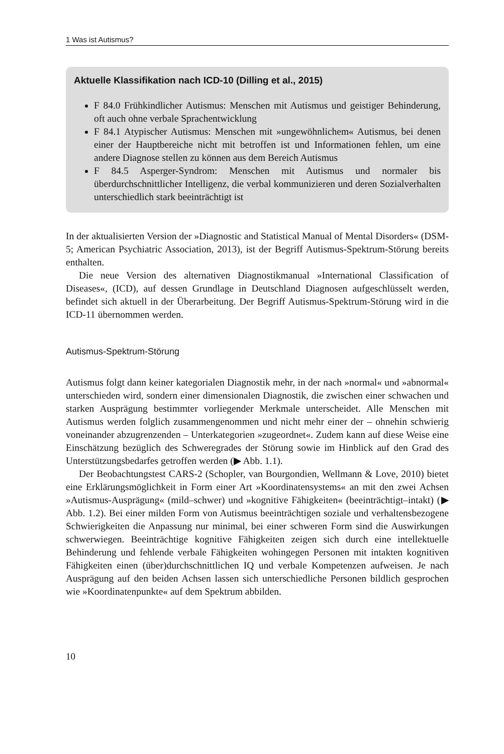1 Was ist Autismus?
Aktuelle Klassifikation nach ICD-10 (Dilling et al., 2015)
F 84.0 Frühkindlicher Autismus: Menschen mit Autismus und geistiger Behinderung, oft auch ohne verbale Sprachentwicklung
F 84.1 Atypischer Autismus: Menschen mit »ungewöhnlichem« Autismus, bei denen einer der Hauptbereiche nicht mit betroffen ist und Informationen fehlen, um eine andere Diagnose stellen zu können aus dem Bereich Autismus
F 84.5 Asperger-Syndrom: Menschen mit Autismus und normaler bis überdurchschnittlicher Intelligenz, die verbal kommunizieren und deren Sozialverhalten unterschiedlich stark beeinträchtigt ist
In der aktualisierten Version der »Diagnostic and Statistical Manual of Mental Disorders« (DSM-5; American Psychiatric Association, 2013), ist der Begriff Autismus-Spektrum-Störung bereits enthalten.
Die neue Version des alternativen Diagnostikmanual »International Classification of Diseases«, (ICD), auf dessen Grundlage in Deutschland Diagnosen aufgeschlüsselt werden, befindet sich aktuell in der Überarbeitung. Der Begriff Autismus-Spektrum-Störung wird in die ICD-11 übernommen werden.
Autismus-Spektrum-Störung
Autismus folgt dann keiner kategorialen Diagnostik mehr, in der nach »normal« und »abnormal« unterschieden wird, sondern einer dimensionalen Diagnostik, die zwischen einer schwachen und starken Ausprägung bestimmter vorliegender Merkmale unterscheidet. Alle Menschen mit Autismus werden folglich zusammengenommen und nicht mehr einer der – ohnehin schwierig voneinander abzugrenzenden – Unterkategorien »zugeordnet«. Zudem kann auf diese Weise eine Einschätzung bezüglich des Schweregrades der Störung sowie im Hinblick auf den Grad des Unterstützungsbedarfes getroffen werden (▶ Abb. 1.1).
Der Beobachtungstest CARS-2 (Schopler, van Bourgondien, Wellmann & Love, 2010) bietet eine Erklärungsmöglichkeit in Form einer Art »Koordinatensystems« an mit den zwei Achsen »Autismus-Ausprägung« (mild–schwer) und »kognitive Fähigkeiten« (beeinträchtigt–intakt) (▶ Abb. 1.2). Bei einer milden Form von Autismus beeinträchtigen soziale und verhaltensbezogene Schwierigkeiten die Anpassung nur minimal, bei einer schweren Form sind die Auswirkungen schwerwiegen. Beeinträchtige kognitive Fähigkeiten zeigen sich durch eine intellektuelle Behinderung und fehlende verbale Fähigkeiten wohingegen Personen mit intakten kognitiven Fähigkeiten einen (über)durchschnittlichen IQ und verbale Kompetenzen aufweisen. Je nach Ausprägung auf den beiden Achsen lassen sich unterschiedliche Personen bildlich gesprochen wie »Koordinatenpunkte« auf dem Spektrum abbilden.
10